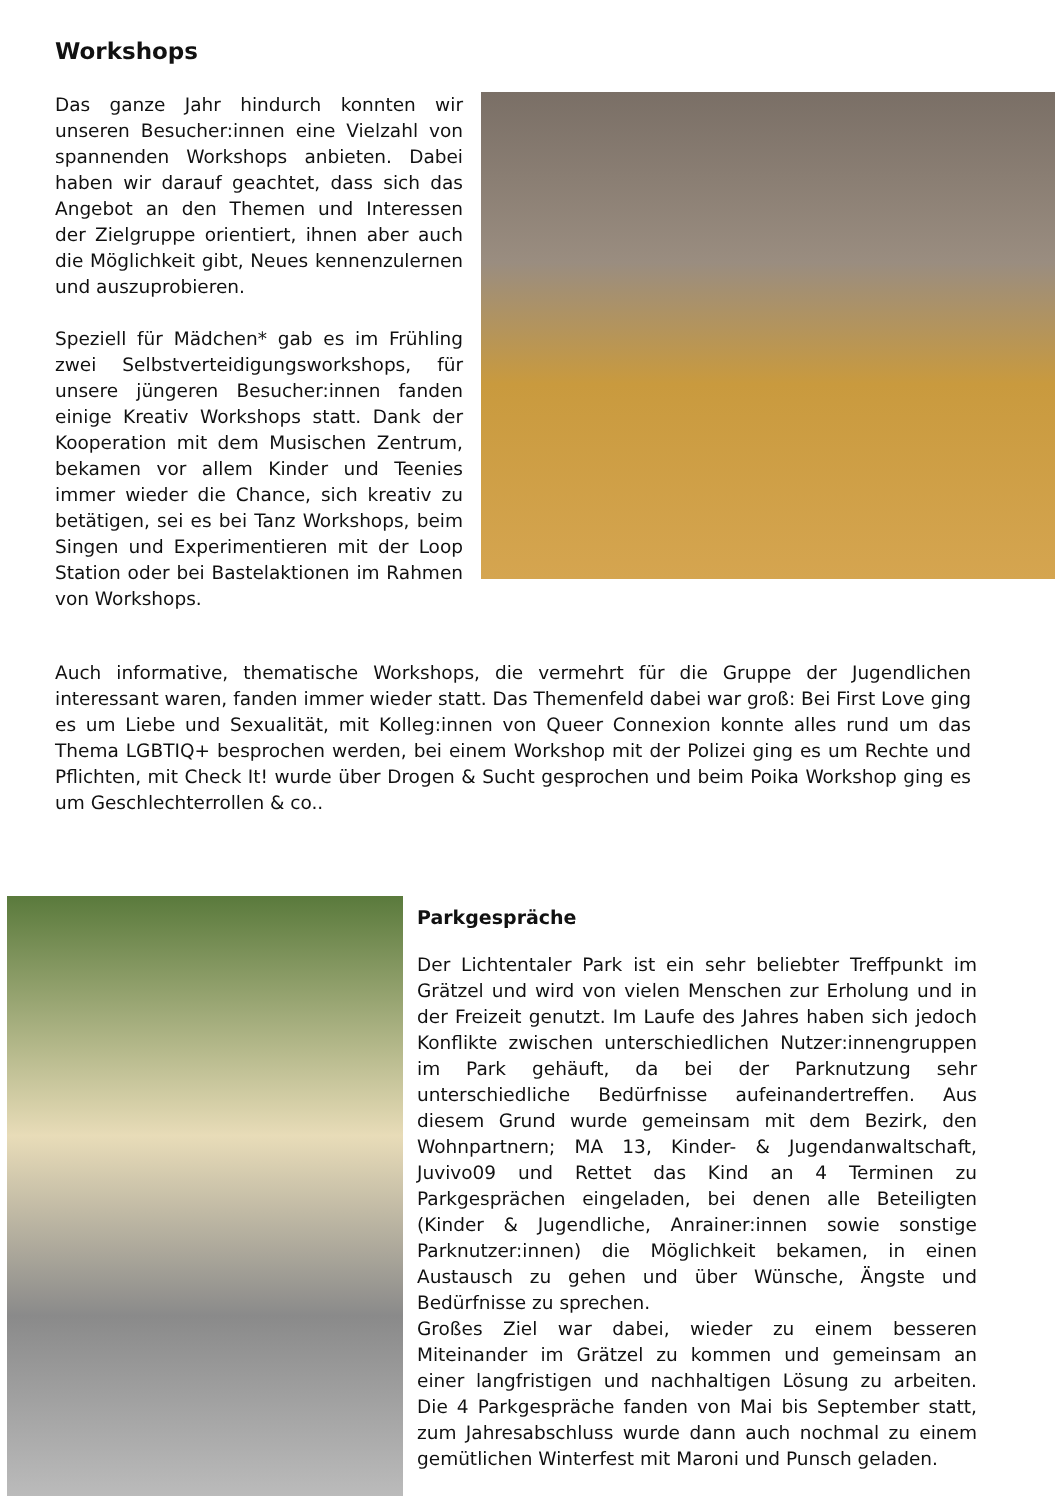Workshops
Das ganze Jahr hindurch konnten wir unseren Besucher:innen eine Vielzahl von spannenden Workshops anbieten. Dabei haben wir darauf geachtet, dass sich das Angebot an den Themen und Interessen der Zielgruppe orientiert, ihnen aber auch die Möglichkeit gibt, Neues kennenzulernen und auszuprobieren.
Speziell für Mädchen* gab es im Frühling zwei Selbstverteidigungsworkshops, für unsere jüngeren Besucher:innen fanden einige Kreativ Workshops statt. Dank der Kooperation mit dem Musischen Zentrum, bekamen vor allem Kinder und Teenies immer wieder die Chance, sich kreativ zu betätigen, sei es bei Tanz Workshops, beim Singen und Experimentieren mit der Loop Station oder bei Bastelaktionen im Rahmen von Workshops.
Auch informative, thematische Workshops, die vermehrt für die Gruppe der Jugendlichen interessant waren, fanden immer wieder statt. Das Themenfeld dabei war groß: Bei First Love ging es um Liebe und Sexualität, mit Kolleg:innen von Queer Connexion konnte alles rund um das Thema LGBTIQ+ besprochen werden, bei einem Workshop mit der Polizei ging es um Rechte und Pflichten, mit Check It! wurde über Drogen & Sucht gesprochen und beim Poika Workshop ging es um Geschlechterrollen & co..
Parkgespräche
Der Lichtentaler Park ist ein sehr beliebter Treffpunkt im Grätzel und wird von vielen Menschen zur Erholung und in der Freizeit genutzt. Im Laufe des Jahres haben sich jedoch Konflikte zwischen unterschiedlichen Nutzer:innengruppen im Park gehäuft, da bei der Parknutzung sehr unterschiedliche Bedürfnisse aufeinandertreffen. Aus diesem Grund wurde gemeinsam mit dem Bezirk, den Wohnpartnern; MA 13, Kinder- & Jugendanwaltschaft, Juvivo09 und Rettet das Kind an 4 Terminen zu Parkgesprächen eingeladen, bei denen alle Beteiligten (Kinder & Jugendliche, Anrainer:innen sowie sonstige Parknutzer:innen) die Möglichkeit bekamen, in einen Austausch zu gehen und über Wünsche, Ängste und Bedürfnisse zu sprechen.
Großes Ziel war dabei, wieder zu einem besseren Miteinander im Grätzel zu kommen und gemeinsam an einer langfristigen und nachhaltigen Lösung zu arbeiten. Die 4 Parkgespräche fanden von Mai bis September statt, zum Jahresabschluss wurde dann auch nochmal zu einem gemütlichen Winterfest mit Maroni und Punsch geladen.